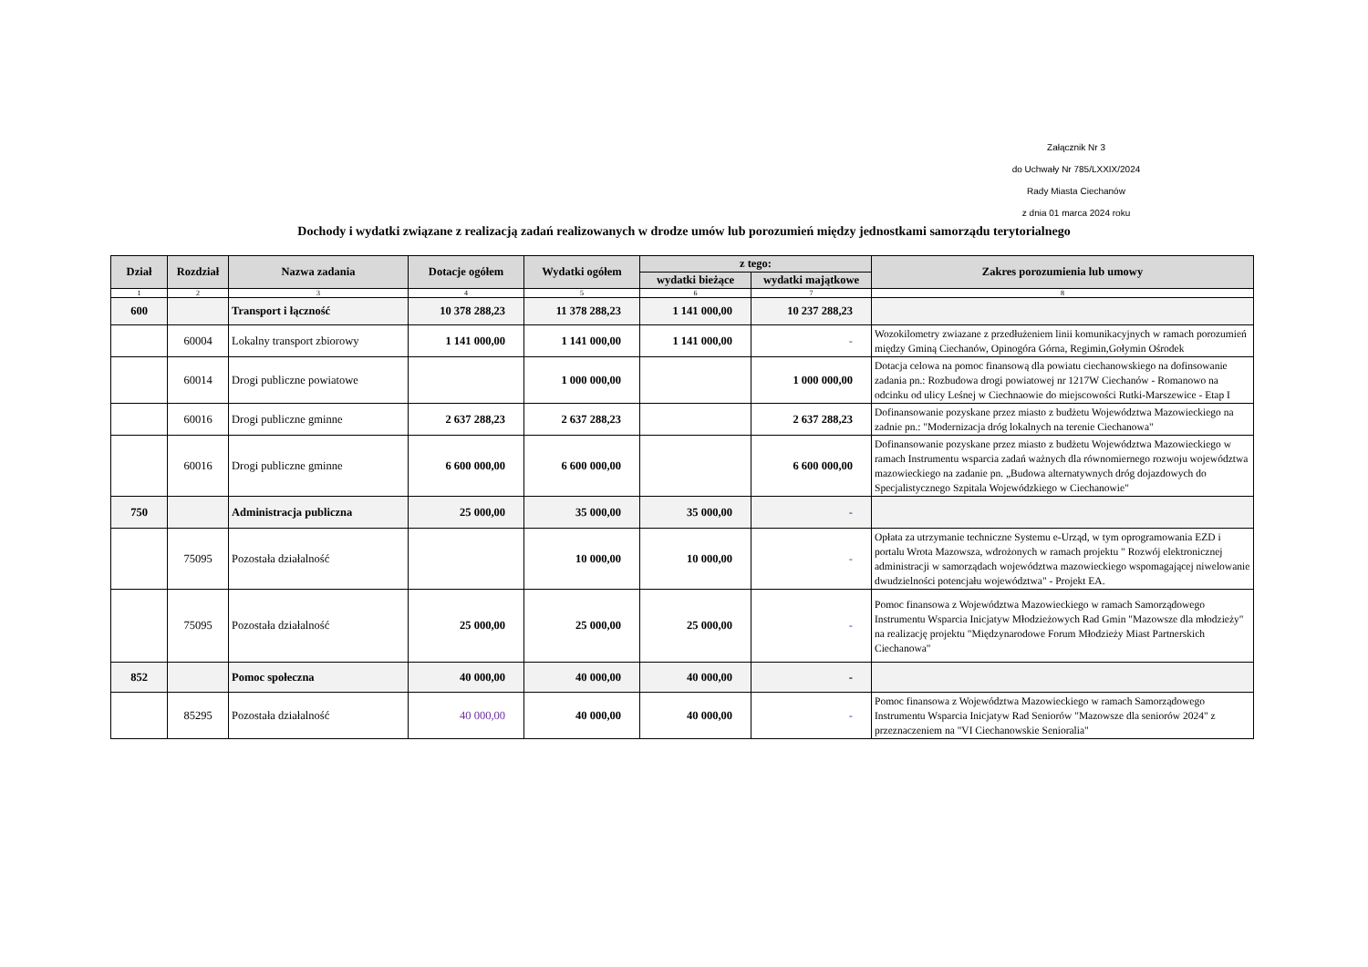Załącznik Nr 3
do Uchwały Nr 785/LXXIX/2024
Rady Miasta Ciechanów
z dnia 01 marca 2024 roku
Dochody i wydatki związane z realizacją zadań realizowanych w drodze umów lub porozumień między jednostkami samorządu terytorialnego
| Dział | Rozdział | Nazwa zadania | Dotacje ogółem | Wydatki ogółem | z tego: | | Zakres porozumienia lub umowy |
| --- | --- | --- | --- | --- | --- | --- | --- |
| | | | | | wydatki bieżące | wydatki majątkowe | |
| 1 | 2 | 3 | 4 | 5 | 6 | 7 | 8 |
| 600 | | Transport i łączność | 10 378 288,23 | 11 378 288,23 | 1 141 000,00 | 10 237 288,23 | |
| | 60004 | Lokalny transport zbiorowy | 1 141 000,00 | 1 141 000,00 | 1 141 000,00 | - | Wozokilometry zwiazane z przedłużeniem linii komunikacyjnych w ramach porozumień między Gminą Ciechanów, Opinogóra Górna, Regimin,Gołymin Ośrodek |
| | 60014 | Drogi publiczne powiatowe | | 1 000 000,00 | | 1 000 000,00 | Dotacja celowa na pomoc finansową dla powiatu ciechanowskiego na dofinsowanie zadania pn.: Rozbudowa drogi powiatowej nr 1217W Ciechanów - Romanowo na odcinku od ulicy Leśnej w Ciechnaowie do miejscowości Rutki-Marszewice - Etap I |
| | 60016 | Drogi publiczne gminne | 2 637 288,23 | 2 637 288,23 | | 2 637 288,23 | Dofinansowanie pozyskane przez miasto z budżetu Województwa Mazowieckiego na zadnie pn.: "Modernizacja dróg lokalnych na terenie Ciechanowa" |
| | 60016 | Drogi publiczne gminne | 6 600 000,00 | 6 600 000,00 | | 6 600 000,00 | Dofinansowanie pozyskane przez miasto z budżetu Województwa Mazowieckiego w ramach Instrumentu wsparcia zadań ważnych dla równomiernego rozwoju województwa mazowieckiego na zadanie pn. „Budowa alternatywnych dróg dojazdowych do Specjalistycznego Szpitala Wojewódzkiego w Ciechanowie" |
| 750 | | Administracja publiczna | 25 000,00 | 35 000,00 | 35 000,00 | - | |
| | 75095 | Pozostała działalność | | 10 000,00 | 10 000,00 | - | Opłata za utrzymanie techniczne Systemu e-Urząd, w tym oprogramowania EZD i portalu Wrota Mazowsza, wdrożonych w ramach projektu " Rozwój elektronicznej administracji w samorządach województwa mazowieckiego wspomagającej niwelowanie dwudzielności potencjału województwa" - Projekt EA. |
| | 75095 | Pozostała działalność | 25 000,00 | 25 000,00 | 25 000,00 | - | Pomoc finansowa z Województwa Mazowieckiego w ramach Samorządowego Instrumentu Wsparcia Inicjatyw Młodzieżowych Rad Gmin "Mazowsze dla młodzieży" na realizację projektu "Międzynarodowe Forum Młodzieży Miast Partnerskich Ciechanowa" |
| 852 | | Pomoc społeczna | 40 000,00 | 40 000,00 | 40 000,00 | - | |
| | 85295 | Pozostała działalność | 40 000,00 | 40 000,00 | 40 000,00 | - | Pomoc finansowa z Województwa Mazowieckiego w ramach Samorządowego Instrumentu Wsparcia Inicjatyw Rad Seniorów "Mazowsze dla seniorów 2024" z przeznaczeniem na "VI Ciechanowskie Senioralia" |